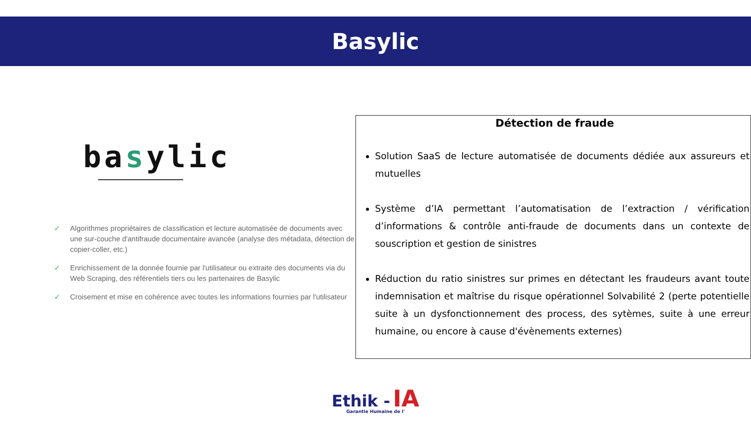Basylic
basylic
✓ Algorithmes propriétaires de classification et lecture automatisée de documents avec une sur-couche d'antifraude documentaire avancée (analyse des métadata, détection de copier-coller, etc.)
✓ Enrichissement de la donnée fournie par l'utilisateur ou extraite des documents via du Web Scraping, des référentiels tiers ou les partenaires de Basylic
✓ Croisement et mise en cohérence avec toutes les informations fournies par l'utilisateur
Détection de fraude
Solution SaaS de lecture automatisée de documents dédiée aux assureurs et mutuelles
Système d’IA permettant l’automatisation de l’extraction / vérification d’informations & contrôle anti-fraude de documents dans un contexte de souscription et gestion de sinistres
Réduction du ratio sinistres sur primes en détectant les fraudeurs avant toute indemnisation et maîtrise du risque opérationnel Solvabilité 2 (perte potentielle suite à un dysfonctionnement des process, des sytèmes, suite à une erreur humaine, ou encore à cause d'évènements externes)
Ethik - IA
Garantie Humaine de l'